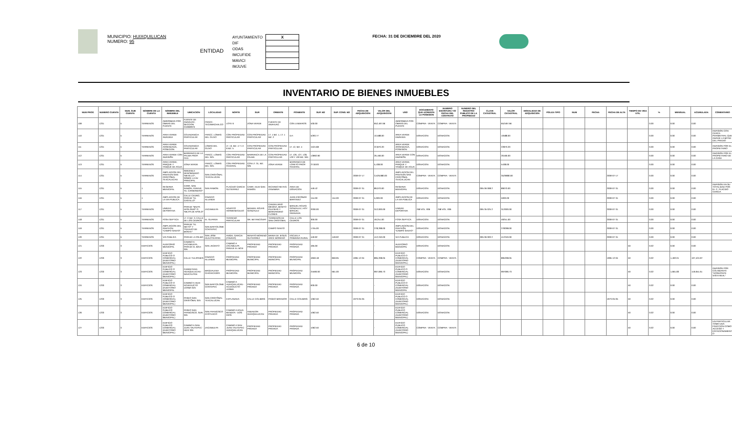MUNICIPIO: HUIXQUILUCAN
NUMERO: 95
ENTIDAD
| AYUNTAMIENTO | X |
| DIF | |
| ODAS | |
| IMCUFIDE | |
| MAVICI | |
| IMJUVE | |
FECHA: 31 DE DICIEMBRE DEL 2020
INVENTARIO DE BIENES INMUEBLES
| NUM PROG | NUMERO CUENTA | NUM. SUB CUENTA | NOMBRE DE LA CUENTA | NOMBRE DEL INMUEBLE | UBICACION | LOCALIDAD | NORTE | SUR | ORIENTE | PONIENTE | SUP. M2 | SUP. CONS. M2 | FECHA DE ADQUISICION | VALOR DEL ADQUISICION | USO | DOCUMENTO QUE ACREDITA LA POSESION | NUMERO ESCRITURA Y/O FECHA DEL CONTRATO | NUMERO DEL REGISTRO PUBLICO DE LA PROPIEDAD | CLAVE CATASTRAL | VALOR CATASTRAL | MODALIDAD DE ADQUISICION | POLIZA TIPO | NUM | FECHA | FECHA DE ALTA | TIEMPO DE VIDA UTIL | % | MENSUAL | ACUMULADA | COMENTARIO |
| --- | --- | --- | --- | --- | --- | --- | --- | --- | --- | --- | --- | --- | --- | --- | --- | --- | --- | --- | --- | --- | --- | --- | --- | --- | --- | --- | --- | --- | --- | --- |
| 109 | 1231 | 5 | TERRENOS | ABSORBIDA POR OBRAS DEL PUENTE | FUENTE DE ANAHUAC, SECCION CUMBRES | FRACC. TECAMACHALCO | LOTE 6 | ZONA VERDE | FUENTE DE ANAHUAC | CON LINDEROS | 530.00 | | | 652,497.66 | ABSORBIDA POR OBRAS DEL PUENTE | COMPRA - VENTA | COMPRA - VENTA | | | 652497.66 | | | | | | | 0.00 | 0.00 | 0.00 | |
| 110 | 1231 | 5 | TERRENOS | AREA VERDE INVADIDA | COLINDANCIA PARTICULAR | FRACC. LOMAS DEL OLIVO | CON PROPIEDAD PARTICULAR | CON PROPIEDAD PARTICULAR | LT. 1 MZ. 1, LT. 1 MZ. 2 | D.F. | 5293.77 | | | 10,588.00 | AREA VERDE INVADIDA | DONACION | DONACION | | | 10588.00 | | | | | | | 0.00 | 0.00 | 0.00 | INVASION CON CERCA PERIMETRAL QUE INVADE LA MITAD DEL PREDIO |
| 111 | 1231 | 5 | TERRENOS | AREA VERDE ARRENDADA, POSECION | COLINDANCIA PARTICULAR | LOMAS DEL OLIVO | LT. 13, MZ. 4 Y LT. 6 MZ. 5 | CON PROPIEDAD PARTICULAR | CON PROPIEDAD PARTICULAR | LT. 12, MZ. 4 | 1524.68 | | | 22,870.20 | AREA VERDE ARRENDADA, POSESION | DONACION | DONACION | | | 22870.20 | | | | | | | 0.00 | 0.00 | 0.00 | INVASION POR EL PROPIETARIO |
| 112 | 1231 | 5 | TERRENOS | AREA VERDE CON INVASIÓN | BARRANCA DE LA PALMA PROP. FED. | FRACC. LOMAS DEL SOL | CON PROPIEDAD PARTICULAR | BARRANCA DE LA PALMA | CON PROPIEDAD PARTICULAR | LT. 126, 127, 128, 129 Y 130 MZ. S/N | 13992.90 | | | 26,166.00 | AREA VERDE CON INVASIÓN | DONACION | DONACION | | | 26166.00 | | | | | | | 0.00 | 0.00 | 0.00 | INVASION POR EL PROPIETARIO DE LA CASA |
| 113 | 1231 | 5 | TERRENOS | AREA VERDE, PARQUE Y TANQUE DE AGUA | ZONA VERDE | FRACC. LOMAS DEL SOL | CON PROPIEDAD FEDERAL | CON LT. 31, MZ. S/N | ZONA VERDE | BARRANCA DE LORETO PROP. FEDERAL | 2718.93 | | | 5,438.00 | AREA VERDE, PARQUE Y TANQUE DE AGUA | DONACION | DONACION | | | 5438.00 | | | | | | | 0.00 | 0.00 | 0.00 | |
| 114 | 1231 | 5 | TERRENOS | AMPLIACION DEL PANTEON SAN CRISTÓBAL TEXCALUCAN | INMUEBLE DENOMINADO "MEXILLO", SOBRE LA AV. PRINCIPAL | SAN CRISTÓBAL TEXCALUCAN | | | | | | | 2009-07-17 | 3,529,980.00 | AMPLIACION DEL PANTEON SAN CRISTÓBAL TEXCALUCAN | COMPRA - VENTA | COMPRA - VENTA | | | 3529980.00 | | | | | 2009-07-17 | | 0.00 | 0.00 | 0.00 | |
| 115 | 1231 | 5 | 1 | RESERVA MUNICIPAL | CARR. SAN RAMON, PARAJE "EL CARBONERO" | SAN RAMON | PLACIDO GARCIA GUTIERREZ | CARR. HUIX-SAN RAMON | RICARDO REYES ZANABRIA | AREA DE DONACION | 449.42 | | 2009-07-31 | 89,070.00 | RESERVA MUNICIPAL | DONACION | DONACION | | 095 06 098 2 | 89070.00 | | | | | 2009-07-31 | | 0.00 | 0.00 | 0.00 | INVASION EN SU TOTALIDAD POR EL C. PLACIDO GARCIA |
| 116 | 1231 | 5 | 1 | AMPLIACION DE LA VIA PUBLICA | CALLE CEDRO, PARAJE "EL CASTILLO" | IGNACIO ALLENDE | | | | JUAN ESCOBAR MARTINEZ | 154.00 | 154.00 | 2009-07-31 | 5,000.00 | AMPLIACION DE LA VIA PUBLICA | DONACION | DONACION | | | 5000.00 | | | | | 2009-07-31 | | 0.00 | 0.00 | 0.00 | |
| 117 | 1231 | 5 | TERRENOS | UNIDAD DEPORTIVA | PARAJE "MILPA APOLONIO" O "MILPA DE APOLO" | ZACAMULPA | AGAPITO HERMENEGILDO | MANUEL ROJAS GONZALEZ | CANDELARIO MEDINA, BENITO IGLESIAS Y BERNARDINO FLORES | MANUEL ROJAS GONZALEZ, HOY MANUEL GRANADA | 2030.00 | | 2009-07-31 | 312,000.00 | UNIDAD DEPORTIVA | 768 VOL. 936 | 768 VOL. 936 | | 095 35 025 2 | 312000.00 | | | | | 2009-07-31 | | 0.00 | 0.00 | 0.00 | |
| 118 | 1231 | 5 | TERRENOS | FOSA SEPTICA | LT. C MZ. 3, CALLE DE LOS CEDROS | EL GUARDA | TERRENO PARTICULAR | SR. BETANCOURT | TERRENOS DE SAN CRISTOBAL | CALLE LOS CEDROS | 300.00 | | 2009-07-31 | 49,251.00 | FOSA SEPTICA | DONACION | DONACION | | | 49251.00 | | | | | 2009-07-31 | | 0.00 | 0.00 | 0.00 | |
| 119 | 1231 | 5 | TERRENOS | AMPLIACION DEL PANTEON "CAMPO SANTO" | PARAJE "EL NIETO" Y "PEDAZO DE MONTE" | SAN BARTOLOME COATEPEC | | | CAMPO SANTO | | 1755.00 | | 2009-07-31 | 278,298.00 | AMPLIACION DEL PANTEÓN "CAMPO SANTO" | DONACION | DONACION | | | 278298.00 | | | | | 2009-07-31 | | 0.00 | 0.00 | 0.00 | |
| 120 | 1231 | 5 | TERRENOS | VIA PUBLICA | PARAJE LA PALMA | SAN JOSE HUILOTEAPAN | ANGEL GARCIA (FINADO) | RENATO MORENO GUTIERREZ | MARIA DE JESUS ARCE MORENO | ESCUELA PRIMARIA RURAL | 449.92 | 449.92 | 2009-07-31 | 412,240.00 | VIA PUBLICA | DONACION | DONACION | | 095 06 093 2 | 412240.00 | | | | | 2009-07-31 | | 0.00 | 0.00 | 0.00 | |
| 121 | 1233 | 3 | EDIFICIOS | AUDITORIO MUNICIPAL | CAMINO A ZACAMULPA, PARAJE EL BOJI S/N | SAN JACINTO | CAMINO A ZACAMULPA PARAJE EL BOJI | PROPIEDAD PRIVADA | PROPIEDAD PRIVADA | PROPIEDAD PRIVADA | 495.00 | | | - | AUDITORIO MUNICIPAL | DONACION | DONACION | | | | | | | | | 50 | 0.02 | 0.00 | 0.00 | |
| 122 | 1233 | 3 | EDIFICIOS | EDIFICIO PUBLICO O COMERCIAL (AUDITORIO MUNICIPAL) | CALLE TULIPANES | IGNACIO ALLENDE | PROPIEDAD MUNICIPAL | PROPIEDAD MUNICIPAL | PROPIEDAD MUNICIPAL | PROPIEDAD MUNICIPAL | 4959.18 | 859.95 | 1995-12-04 | 895,208.05 | EDIFICIO PUBLICO O COMERCIAL (AUDITORIO MUNICIPAL) | COMPRA - VENTA | COMPRA - VENTA | | | 895208.05 | | | | | 1995-12-04 | 50 | 0.02 | 1,492.01 | 107,424.97 | |
| 123 | 1233 | 3 | EDIFICIOS | EDIFICIO PUBLICO O COMERCIAL (AUDITORIO MUNICIPAL) | CARRETERA HUIXQUILUCAN - NAUCALPAN | MAGDALENA CHICHICASPA | PROPIEDAD MUNICIPAL | PROPIEDAD MUNICIPAL | PROPIEDAD MUNICIPAL | PROPIEDAD MUNICIPAL | 24590.00 | 661.00 | | 997,096.73 | EDIFICIO PUBLICO O COMERCIAL (AUDITORIO MUNICIPAL) | DONACION | DONACION | | | 997096.73 | | | | | | 50 | 0.02 | 1,661.83 | 119,651.61 | INVASION POR COLINDANTE "HORIZONTE VISTA REAL" |
| 124 | 1233 | 3 | EDIFICIOS | EDIFICIO PUBLICO O COMERCIAL (AUDITORIO MUNICIPAL | CAMINO A HUIX ACUEDUCTO LERMA S/N | SAN BARTOLOME COATEPEC | CAMINO A HUIXQUILUCAN - ACUEDUCTO LERMA | PROPIEDAD PRIVADA | PROPIEDAD PRIVADA | PROPIEDAD PRIVADA | 630.00 | | | - | EDIFICIO PUBLICO O COMERCIAL (AUDITORIO MUNICIPAL | DONACION | DONACION | | | | | | | | | 50 | 0.02 | 0.00 | 0.00 | |
| 125 | 1233 | 3 | EDIFICIOS | EDIFICIO PUBLICO O COMERCIAL (AUDITORIO MUNICIPAL) | PASEO SAN CRISTÓBAL S/N | SAN CRISTÓBAL TEXCALUCAN | EXPLANADA | CALLE COLIBRIS | PASEO MIRADOR | CALLE COLIBRIS | 1062.50 | | 1973-05-05 | - | EDIFICIO PUBLICO O COMERCIAL (AUDITORIO MUNICIPAL) | DONACION | DONACION | | | | | | | | 1973-05-05 | 50 | 0.02 | 0.00 | 0.00 | |
| 126 | 1233 | 3 | EDIFICIOS | EDIFICIO PUBLICO COMERCIAL (AUDITORIO MUNICIPAL) | PASEO SAN FRANCISCO, SUR. S/N | SAN FRANCISCO AYOTUXCO | CAMINO A AGUA BENDITA - DOS RIOS | ANDADOR HUIXQUILUCAN | PROPIEDAD PRIVADA | PROPIEDAD PRIVADA | 1062.50 | | | - | EDIFICIO PUBLICO COMERCIAL (AUDITORIO MUNICIPAL) | DONACION | DONACION | | | | | | | | | 50 | 0.02 | 0.00 | 0.00 | |
| 127 | 1233 | 3 | EDIFICIOS | EDIFICIO PUBLICO COMERCIAL (AUDITORIO MUNICIPAL) | CAMINO A SAN JUAN YAUTEPEC-HUIX S/N | ZACAMULPA | CAMINO A SAN JUAN YAUTEPEC - HUIXQUILUCAN | PROPIEDAD PRIVADA | PROPIEDAD PRIVADA | PROPIEDAD PRIVADA | 1062.50 | | | - | EDIFICIO PUBLICO COMERCIAL (AUDITORIO MUNICIPAL) | COMPRA - VENTA | COMPRA - VENTA | | | | | | | | | 50 | 0.02 | 0.00 | 0.00 | UN PARTICULAR TOMO UNA FRACCION COMO ACCESO Y ESTACIONAMIENTO |
6 de 10